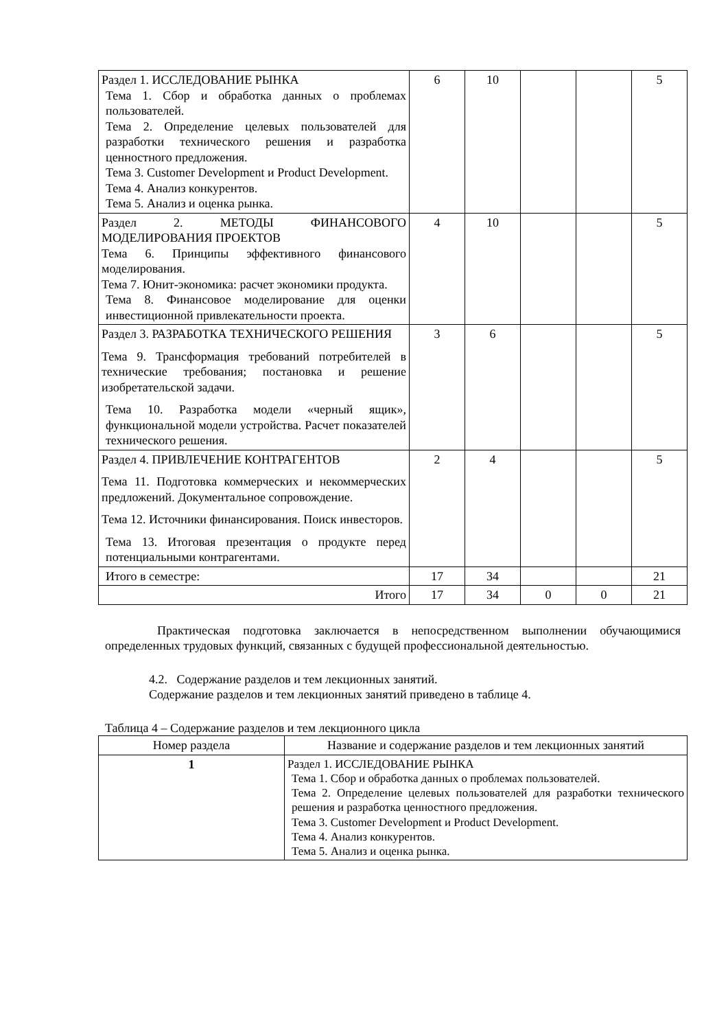| Раздел 1. ИССЛЕДОВАНИЕ РЫНКА Тема 1. Сбор и обработка данных о проблемах пользователей. Тема 2. Определение целевых пользователей для разработки технического решения и разработка ценностного предложения. Тема 3. Customer Development и Product Development. Тема 4. Анализ конкурентов. Тема 5. Анализ и оценка рынка. | 6 | 10 | | | 5 |
| Раздел 2. МЕТОДЫ ФИНАНСОВОГО МОДЕЛИРОВАНИЯ ПРОЕКТОВ Тема 6. Принципы эффективного финансового моделирования. Тема 7. Юнит-экономика: расчет экономики продукта. Тема 8. Финансовое моделирование для оценки инвестиционной привлекательности проекта. | 4 | 10 | | | 5 |
| Раздел 3. РАЗРАБОТКА ТЕХНИЧЕСКОГО РЕШЕНИЯ Тема 9. Трансформация требований потребителей в технические требования; постановка и решение изобретательской задачи. Тема 10. Разработка модели «черный ящик», функциональной модели устройства. Расчет показателей технического решения. | 3 | 6 | | | 5 |
| Раздел 4. ПРИВЛЕЧЕНИЕ КОНТРАГЕНТОВ Тема 11. Подготовка коммерческих и некоммерческих предложений. Документальное сопровождение. Тема 12. Источники финансирования. Поиск инвесторов. Тема 13. Итоговая презентация о продукте перед потенциальными контрагентами. | 2 | 4 | | | 5 |
| Итого в семестре: | 17 | 34 | | | 21 |
| Итого | 17 | 34 | 0 | 0 | 21 |
Практическая подготовка заключается в непосредственном выполнении обучающимися определенных трудовых функций, связанных с будущей профессиональной деятельностью.
4.2. Содержание разделов и тем лекционных занятий.
Содержание разделов и тем лекционных занятий приведено в таблице 4.
Таблица 4 – Содержание разделов и тем лекционного цикла
| Номер раздела | Название и содержание разделов и тем лекционных занятий |
| --- | --- |
| 1 | Раздел 1. ИССЛЕДОВАНИЕ РЫНКА Тема 1. Сбор и обработка данных о проблемах пользователей. Тема 2. Определение целевых пользователей для разработки технического решения и разработка ценностного предложения. Тема 3. Customer Development и Product Development. Тема 4. Анализ конкурентов. Тема 5. Анализ и оценка рынка. |